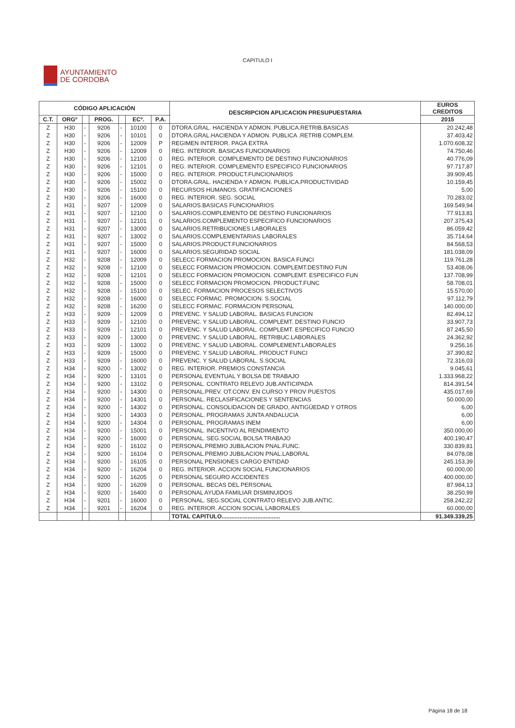CAPITULO I
AYUNTAMIENTO
DE CORDOBA
| CÓDIGO APLICACIÓN | | | | | | | DESCRIPCION APLICACION PRESUPUESTARIA | EUROS CREDITOS |
| --- | --- | --- | --- | --- | --- | --- | --- | --- |
| C.T. | ORGº | | PROG. | | ECº. | P.A. | | 2015 |
| Z | H30 | - | 9206 | - | 10100 | 0 | DTORA.GRAL. HACIENDA Y ADMON. PUBLICA.RETRIB.BASICAS | 20.242,48 |
| Z | H30 | - | 9206 | - | 10101 | 0 | DTORA.GRAL.HACIENDA Y ADMON. PUBLICA .RETRIB COMPLEM. | 37.403,42 |
| Z | H30 | - | 9206 | - | 12009 | P | REGIMEN INTERIOR. PAGA EXTRA | 1.070.608,32 |
| Z | H30 | - | 9206 | - | 12009 | 0 | REG. INTERIOR. BASICAS FUNCIONARIOS | 74.750,46 |
| Z | H30 | - | 9206 | - | 12100 | 0 | REG. INTERIOR. COMPLEMENTO DE DESTINO FUNCIONARIOS | 40.776,09 |
| Z | H30 | - | 9206 | - | 12101 | 0 | REG. INTERIOR. COMPLEMENTO ESPECIFICO FUNCIONARIOS | 97.717,87 |
| Z | H30 | - | 9206 | - | 15000 | 0 | REG. INTERIOR. PRODUCT.FUNCIONARIOS | 39.909,45 |
| Z | H30 | - | 9206 | - | 15002 | 0 | DTORA.GRAL. HACIENDA Y ADMON. PUBLICA.PRODUCTIVIDAD | 10.159,45 |
| Z | H30 | - | 9206 | - | 15100 | 0 | RECURSOS HUMANOS. GRATIFICACIONES | 5,00 |
| Z | H30 | - | 9206 | - | 16000 | 0 | REG. INTERIOR. SEG. SOCIAL | 70.283,02 |
| Z | H31 | - | 9207 | - | 12009 | 0 | SALARIOS.BASICAS FUNCIONARIOS | 169.549,94 |
| Z | H31 | - | 9207 | - | 12100 | 0 | SALARIOS.COMPLEMENTO DE DESTINO FUNCIONARIOS | 77.913,81 |
| Z | H31 | - | 9207 | - | 12101 | 0 | SALARIOS.COMPLEMENTO ESPECIFICO FUNCIONARIOS | 207.375,43 |
| Z | H31 | - | 9207 | - | 13000 | 0 | SALARIOS.RETRIBUCIONES LABORALES | 86.059,42 |
| Z | H31 | - | 9207 | - | 13002 | 0 | SALARIOS.COMPLEMENTARIAS LABORALES | 35.714,64 |
| Z | H31 | - | 9207 | - | 15000 | 0 | SALARIOS.PRODUCT.FUNCIONARIOS | 84.568,53 |
| Z | H31 | - | 9207 | - | 16000 | 0 | SALARIOS.SEGURIDAD SOCIAL | 181.038,09 |
| Z | H32 | - | 9208 | - | 12009 | 0 | SELECC FORMACION PROMOCION. BASICA FUNCI | 119.761,28 |
| Z | H32 | - | 9208 | - | 12100 | 0 | SELECC FORMACION PROMOCION. COMPLEMT.DESTINO FUN | 53.408,06 |
| Z | H32 | - | 9208 | - | 12101 | 0 | SELECC FORMACION PROMOCION. COMPLEMT. ESPECIFICO FUN | 137.708,99 |
| Z | H32 | - | 9208 | - | 15000 | 0 | SELECC FORMACION PROMOCION. PRODUCT.FUNC | 58.708,01 |
| Z | H32 | - | 9208 | - | 15100 | 0 | SELEC. FORMACION PROCESOS SELECTIVOS | 15.570,00 |
| Z | H32 | - | 9208 | - | 16000 | 0 | SELECC FORMAC. PROMOCION. S.SOCIAL | 97.112,79 |
| Z | H32 | - | 9208 | - | 16200 | 0 | SELECC FORMAC. FORMACION PERSONAL | 140.000,00 |
| Z | H33 | - | 9209 | - | 12009 | 0 | PREVENC. Y SALUD LABORAL. BASICAS FUNCION | 82.494,12 |
| Z | H33 | - | 9209 | - | 12100 | 0 | PREVENC. Y SALUD LABORAL. COMPLEMT. DESTINO FUNCIO | 33.907,73 |
| Z | H33 | - | 9209 | - | 12101 | 0 | PREVENC. Y SALUD LABORAL. COMPLEMT. ESPECIFICO FUNCIO | 87.245,50 |
| Z | H33 | - | 9209 | - | 13000 | 0 | PREVENC. Y SALUD LABORAL. RETRIBUC.LABORALES | 24.362,92 |
| Z | H33 | - | 9209 | - | 13002 | 0 | PREVENC. Y SALUD LABORAL. COMPLEMENT.LABORALES | 9.256,16 |
| Z | H33 | - | 9209 | - | 15000 | 0 | PREVENC. Y SALUD LABORAL. PRODUCT FUNCI | 37.390,82 |
| Z | H33 | - | 9209 | - | 16000 | 0 | PREVENC. Y SALUD LABORAL. S.SOCIAL | 72.316,03 |
| Z | H34 | - | 9200 | - | 13002 | 0 | REG. INTERIOR. PREMIOS CONSTANCIA | 9.045,61 |
| Z | H34 | - | 9200 | - | 13101 | 0 | PERSONAL EVENTUAL Y BOLSA DE TRABAJO | 1.333.968,22 |
| Z | H34 | - | 9200 | - | 13102 | 0 | PERSONAL. CONTRATO RELEVO JUB.ANTICIPADA | 814.391,54 |
| Z | H34 | - | 9200 | - | 14300 | 0 | PERSONAL.PREV. OT.CONV. EN CURSO Y PROV PUESTOS | 435.017,69 |
| Z | H34 | - | 9200 | - | 14301 | 0 | PERSONAL. RECLASIFICACIONES Y SENTENCIAS | 50.000,00 |
| Z | H34 | - | 9200 | - | 14302 | 0 | PERSONAL. CONSOLIDACION DE GRADO, ANTIGÜEDAD Y OTROS | 6,00 |
| Z | H34 | - | 9200 | - | 14303 | 0 | PERSONAL. PROGRAMAS JUNTA ANDALUCIA | 6,00 |
| Z | H34 | - | 9200 | - | 14304 | 0 | PERSONAL. PROGRAMAS INEM | 6,00 |
| Z | H34 | - | 9200 | - | 15001 | 0 | PERSONAL. INCENTIVO AL RENDIMIENTO | 350.000,00 |
| Z | H34 | - | 9200 | - | 16000 | 0 | PERSONAL. SEG.SOCIAL BOLSA TRABAJO | 400.190,47 |
| Z | H34 | - | 9200 | - | 16102 | 0 | PERSONAL.PREMIO JUBILACION PNAL.FUNC. | 330.839,81 |
| Z | H34 | - | 9200 | - | 16104 | 0 | PERSONAL.PREMIO JUBILACION PNAL.LABORAL | 84.078,08 |
| Z | H34 | - | 9200 | - | 16105 | 0 | PERSONAL PENSIONES CARGO ENTIDAD | 245.153,39 |
| Z | H34 | - | 9200 | - | 16204 | 0 | REG. INTERIOR. ACCION SOCIAL FUNCIONARIOS | 60.000,00 |
| Z | H34 | - | 9200 | - | 16205 | 0 | PERSONAL SEGURO ACCIDENTES | 400.000,00 |
| Z | H34 | - | 9200 | - | 16209 | 0 | PERSONAL. BECAS DEL PERSONAL | 87.984,13 |
| Z | H34 | - | 9200 | - | 16400 | 0 | PERSONAL AYUDA FAMILIAR DISMINUIDOS | 38.250,99 |
| Z | H34 | - | 9201 | - | 16000 | 0 | PERSONAL. SEG.SOCIAL CONTRATO RELEVO JUB.ANTIC. | 258.242,22 |
| Z | H34 | - | 9201 | - | 16204 | 0 | REG. INTERIOR. ACCION SOCIAL LABORALES | 60.000,00 |
| | | | | | | | TOTAL CAPITULO.................................... | 91.349.339,25 |
Página 18 de 18